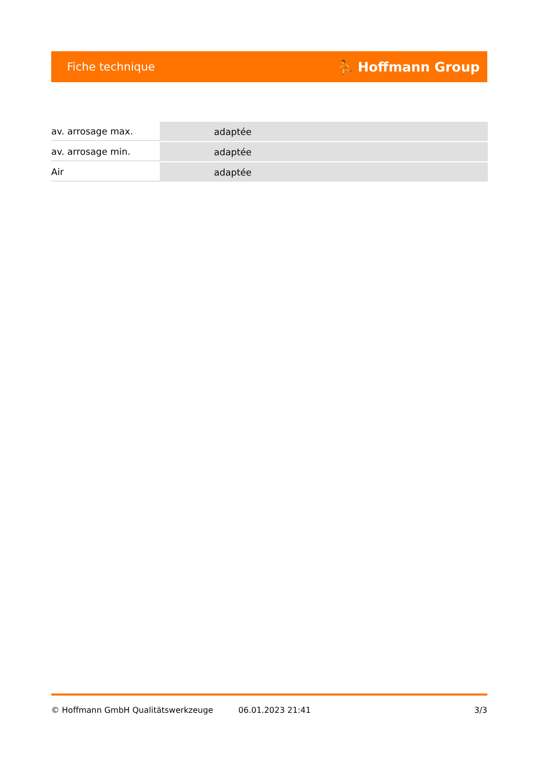Fiche technique ⛹ Hoffmann Group
| av. arrosage max. | adaptée |
| av. arrosage min. | adaptée |
| Air | adaptée |
© Hoffmann GmbH Qualitätswerkzeuge 06.01.2023 21:41 3/3